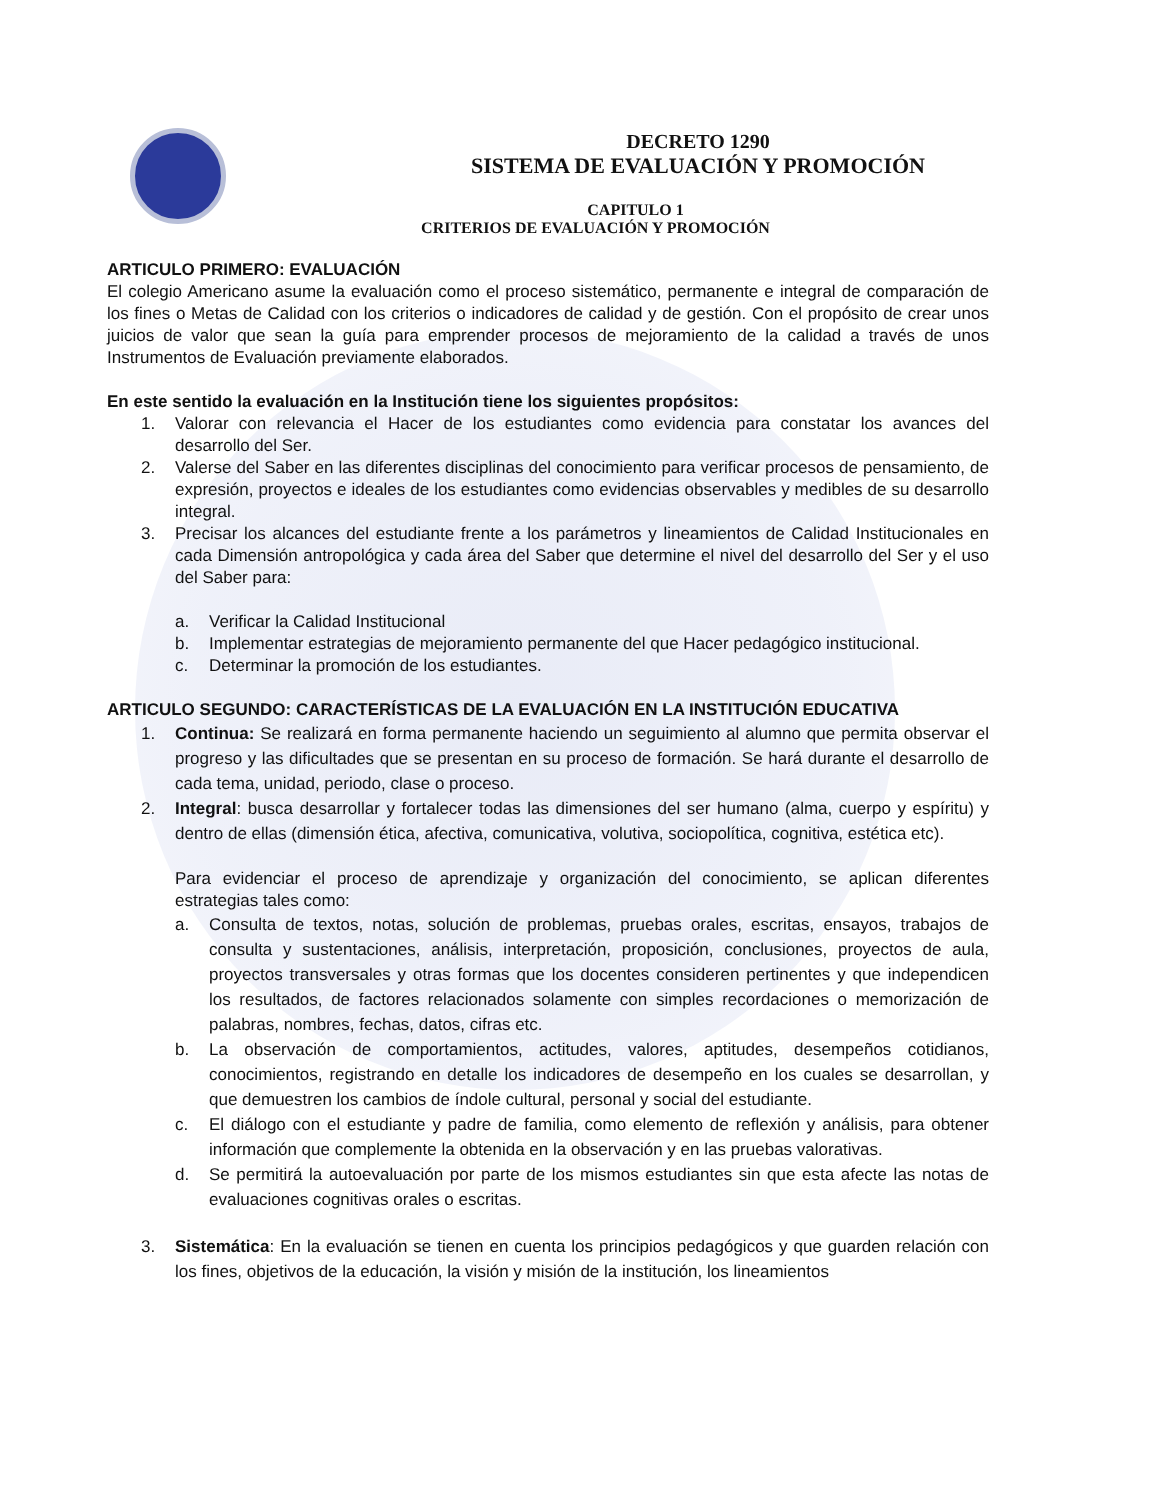DECRETO 1290
SISTEMA DE EVALUACIÓN Y PROMOCIÓN
CAPITULO 1
CRITERIOS DE EVALUACIÓN Y PROMOCIÓN
ARTICULO PRIMERO: EVALUACIÓN
El colegio Americano asume la evaluación como el proceso sistemático, permanente e integral de comparación de los fines o Metas de Calidad con los criterios o indicadores de calidad y de gestión. Con el propósito de crear unos juicios de valor que sean la guía para emprender procesos de mejoramiento de la calidad a través de unos Instrumentos de Evaluación previamente elaborados.
En este sentido la evaluación en la Institución tiene los siguientes propósitos:
1. Valorar con relevancia el Hacer de los estudiantes como evidencia para constatar los avances del desarrollo del Ser.
2. Valerse del Saber en las diferentes disciplinas del conocimiento para verificar procesos de pensamiento, de expresión, proyectos e ideales de los estudiantes como evidencias observables y medibles de su desarrollo integral.
3. Precisar los alcances del estudiante frente a los parámetros y lineamientos de Calidad Institucionales en cada Dimensión antropológica y cada área del Saber que determine el nivel del desarrollo del Ser y el uso del Saber para:
a. Verificar la Calidad Institucional
b. Implementar estrategias de mejoramiento permanente del que Hacer pedagógico institucional.
c. Determinar la promoción de los estudiantes.
ARTICULO SEGUNDO: CARACTERÍSTICAS DE LA EVALUACIÓN EN LA INSTITUCIÓN EDUCATIVA
1. Continua: Se realizará en forma permanente haciendo un seguimiento al alumno que permita observar el progreso y las dificultades que se presentan en su proceso de formación. Se hará durante el desarrollo de cada tema, unidad, periodo, clase o proceso.
2. Integral: busca desarrollar y fortalecer todas las dimensiones del ser humano (alma, cuerpo y espíritu) y dentro de ellas (dimensión ética, afectiva, comunicativa, volutiva, sociopolítica, cognitiva, estética etc).
Para evidenciar el proceso de aprendizaje y organización del conocimiento, se aplican diferentes estrategias tales como:
a. Consulta de textos, notas, solución de problemas, pruebas orales, escritas, ensayos, trabajos de consulta y sustentaciones, análisis, interpretación, proposición, conclusiones, proyectos de aula, proyectos transversales y otras formas que los docentes consideren pertinentes y que independicen los resultados, de factores relacionados solamente con simples recordaciones o memorización de palabras, nombres, fechas, datos, cifras etc.
b. La observación de comportamientos, actitudes, valores, aptitudes, desempeños cotidianos, conocimientos, registrando en detalle los indicadores de desempeño en los cuales se desarrollan, y que demuestren los cambios de índole cultural, personal y social del estudiante.
c. El diálogo con el estudiante y padre de familia, como elemento de reflexión y análisis, para obtener información que complemente la obtenida en la observación y en las pruebas valorativas.
d. Se permitirá la autoevaluación por parte de los mismos estudiantes sin que esta afecte las notas de evaluaciones cognitivas orales o escritas.
3. Sistemática: En la evaluación se tienen en cuenta los principios pedagógicos y que guarden relación con los fines, objetivos de la educación, la visión y misión de la institución, los lineamientos